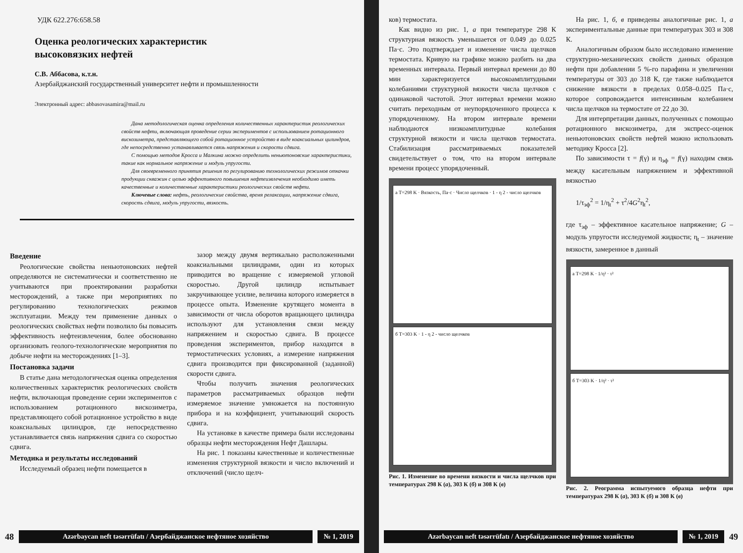УДК 622.276:658.58
Оценка реологических характеристик
высоковязких нефтей
С.В. Аббасова, к.т.н.
Азербайджанский государственный университет нефти и промышленности
Электронный адрес: abbasovasamira@mail.ru
Дана методологическая оценка определения количественных характеристик реологических свойств нефти, включающая проведение серии экспериментов с использованием ротационного вискозиметра, представляющего собой ротационное устройство в виде коаксиальных цилиндров, где непосредственно устанавливается связь напряжения и скорости сдвига.
С помощью методов Кросса и Малкина можно определить неньютоновские характеристики, такие как нормальное напряжение и модуль упругости.
Для своевременного принятия решения по регулированию технологических режимов откачки продукции скважин с целью эффективного повышения нефтеизвлечения необходимо иметь качественные и количественные характеристики реологических свойств нефти.
Ключевые слова: нефть, реологические свойства, время релаксации, напряжение сдвига, скорость сдвига, модуль упругости, вязкость.
Введение
Реологические свойства неньютоновских нефтей определяются не систематически и соответственно не учитываются при проектировании разработки месторождений, а также при мероприятиях по регулированию технологических режимов эксплуатации. Между тем применение данных о реологических свойствах нефти позволило бы повысить эффективность нефтеизвлечения, более обоснованно организовать геолого-технологические мероприятия по добыче нефти на месторождениях [1–3].
Постановка задачи
В статье дана методологическая оценка определения количественных характеристик реологических свойств нефти, включающая проведение серии экспериментов с использованием ротационного вискозиметра, представляющего собой ротационное устройство в виде коаксиальных цилиндров, где непосредственно устанавливается связь напряжения сдвига со скоростью сдвига.
Методика и результаты исследований
Исследуемый образец нефти помещается в
зазор между двумя вертикально расположенными коаксиальными цилиндрами, один из которых приводится во вращение с измеряемой угловой скоростью. Другой цилиндр испытывает закручивающее усилие, величина которого измеряется в процессе опыта. Изменение крутящего момента в зависимости от числа оборотов вращающего цилиндра используют для установления связи между напряжением и скоростью сдвига. В процессе проведения экспериментов, прибор находится в термостатических условиях, а измерение напряжения сдвига производится при фиксированной (заданной) скорости сдвига.
Чтобы получить значения реологических параметров рассматриваемых образцов нефти измеряемое значение умножается на постоянную прибора и на коэффициент, учитывающий скорость сдвига.
На установке в качестве примера были исследованы образцы нефти месторождения Нефт Дашлары.
На рис. 1 показаны качественные и количественные изменения структурной вязкости и число включений и отключений (число щелч-
48 Azərbaycan neft təsərrüfatı / Азербайджанское нефтяное хозяйство № 1, 2019
ков) термостата.
Как видно из рис. 1, а при температуре 298 К структурная вязкость уменьшается от 0.049 до 0.025 Па·с. Это подтверждает и изменение числа щелчков термостата. Кривую на графике можно разбить на два временных интервала. Первый интервал времени до 80 мин характеризуется высокоамплитудными колебаниями структурной вязкости числа щелчков с одинаковой частотой. Этот интервал времени можно считать переходным от неупорядоченного процесса к упорядоченному. На втором интервале времени наблюдаются низкоамплитудные колебания структурной вязкости и числа щелчков термостата. Стабилизация рассматриваемых показателей свидетельствует о том, что на втором интервале времени процесс упорядоченный.
а T=298 K · Вязкость, Па·с · Число щелчков · 1 - η 2 - число щелчков
б T=303 K · 1 - η 2 - число щелчков
Рис. 1. Изменение во времени вязкости и числа щелчков при температурах 298 К (а), 303 К (б) и 308 К (в)
На рис. 1, б, в приведены аналогичные рис. 1, а экспериментальные данные при температурах 303 и 308 К.
Аналогичным образом было исследовано изменение структурно-механических свойств данных образцов нефти при добавлении 5 %-го парафина и увеличении температуры от 303 до 318 К, где также наблюдается снижение вязкости в пределах 0.058–0.025 Па·с, которое сопровождается интенсивным колебанием числа щелчков на термостате от 22 до 30.
Для интерпретации данных, полученных с помощью ротационного вискозиметра, для экспресс-оценок неньютоновских свойств нефтей можно использовать методику Кросса [2].
По зависимости τ = f(γ) и η<sub>эф</sub> = f(γ) находим связь между касательным напряжением и эффективной вязкостью
1/τ<sub>эф</sub><sup>2</sup> = 1/η<sub>t</sub><sup>2</sup> + τ<sup>2</sup>/4G<sup>2</sup>η<sub>t</sub><sup>2</sup>,
где τ<sub>эф</sub> – эффективное касательное напряжение; G – модуль упругости исследуемой жидкости; η<sub>t</sub> – значение вязкости, замеренное в данный
а T=298 K · 1/η² · τ²
б T=303 K · 1/η² · τ²
Рис. 2. Реограмма испытуемого образца нефти при температурах 298 К (а), 303 К (б) и 308 К (в)
Azərbaycan neft təsərrüfatı / Азербайджанское нефтяное хозяйство № 1, 2019 49